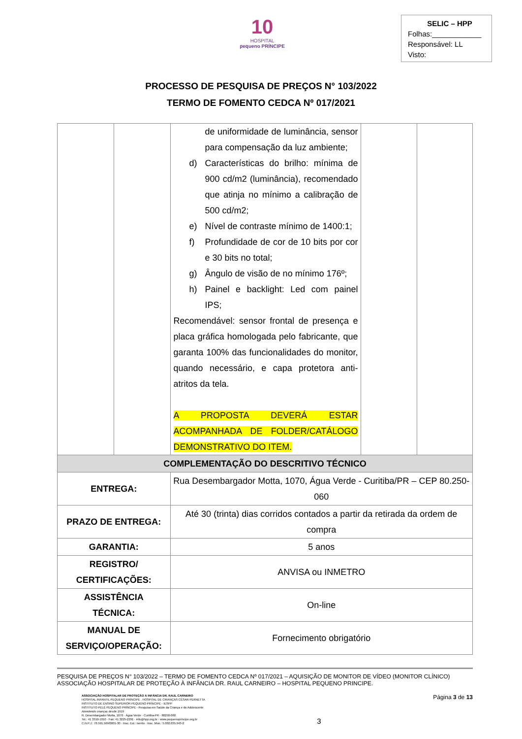10
HOSPITAL
pequeno PRÍNCIPE
SELIC – HPP
Folhas:____________
Responsável: LL
Visto:
PROCESSO DE PESQUISA DE PREÇOS N° 103/2022
TERMO DE FOMENTO CEDCA Nº 017/2021
| | | de uniformidade de luminância, sensor para compensação da luz ambiente; d) Características do brilho: mínima de 900 cd/m2 (luminância), recomendado que atinja no mínimo a calibração de 500 cd/m2; e) Nível de contraste mínimo de 1400:1; f) Profundidade de cor de 10 bits por cor e 30 bits no total; g) Ângulo de visão de no mínimo 176º; h) Painel e backlight: Led com painel IPS; Recomendável: sensor frontal de presença e placa gráfica homologada pelo fabricante, que garanta 100% das funcionalidades do monitor, quando necessário, e capa protetora anti-atritos da tela. A PROPOSTA DEVERÁ ESTAR ACOMPANHADA DE FOLDER/CATÁLOGO DEMONSTRATIVO DO ITEM. | | |
| COMPLEMENTAÇÃO DO DESCRITIVO TÉCNICO | | | | |
| ENTREGA: | | Rua Desembargador Motta, 1070, Água Verde - Curitiba/PR – CEP 80.250-060 | | |
| PRAZO DE ENTREGA: | | Até 30 (trinta) dias corridos contados a partir da retirada da ordem de compra | | |
| GARANTIA: | | 5 anos | | |
| REGISTRO/ CERTIFICAÇÕES: | | ANVISA ou INMETRO | | |
| ASSISTÊNCIA TÉCNICA: | | On-line | | |
| MANUAL DE SERVIÇO/OPERAÇÃO: | | Fornecimento obrigatório | | |
PESQUISA DE PREÇOS N° 103/2022 – TERMO DE FOMENTO CEDCA Nº 017/2021 – AQUISIÇÃO DE MONITOR DE VÍDEO (MONITOR CLÍNICO)
ASSOCIAÇÃO HOSPITALAR DE PROTEÇÃO À INFÂNCIA DR. RAUL CARNEIRO – HOSPITAL PEQUENO PRINCIPE.
ASSOCIAÇÃO HOSPITALAR DE PROTEÇÃO À INFÂNCIA DR. RAUL CARNEIRO
HOSPITAL INFANTIL PEQUENO PRÍNCIPE . HOSPITAL DE CRIANÇAS CÉSAR PERNETTA
INSTITUTO DE ENSINO SUPERIOR PEQUENO PRÍNCIPE - IESPP
INSTITUTO PELÉ PEQUENO PRÍNCIPE - Pesquisa em Saúde da Criança e do Adolescente
Atendendo crianças desde 1919
R. Desembargador Motta, 1070 · Água Verde · Curitiba-PR · 80250-060
Tel.: 41 3310-1010 · Fax: 41 3225-2291 · info@hpp.org.br · www.pequenoprincipe.org.br
C.N.P.J.: 76.591.569/0001-30 · Insc. Est.: isento · Insc. Mun.: 5.002.035.943-2
3
Página 3 de 13